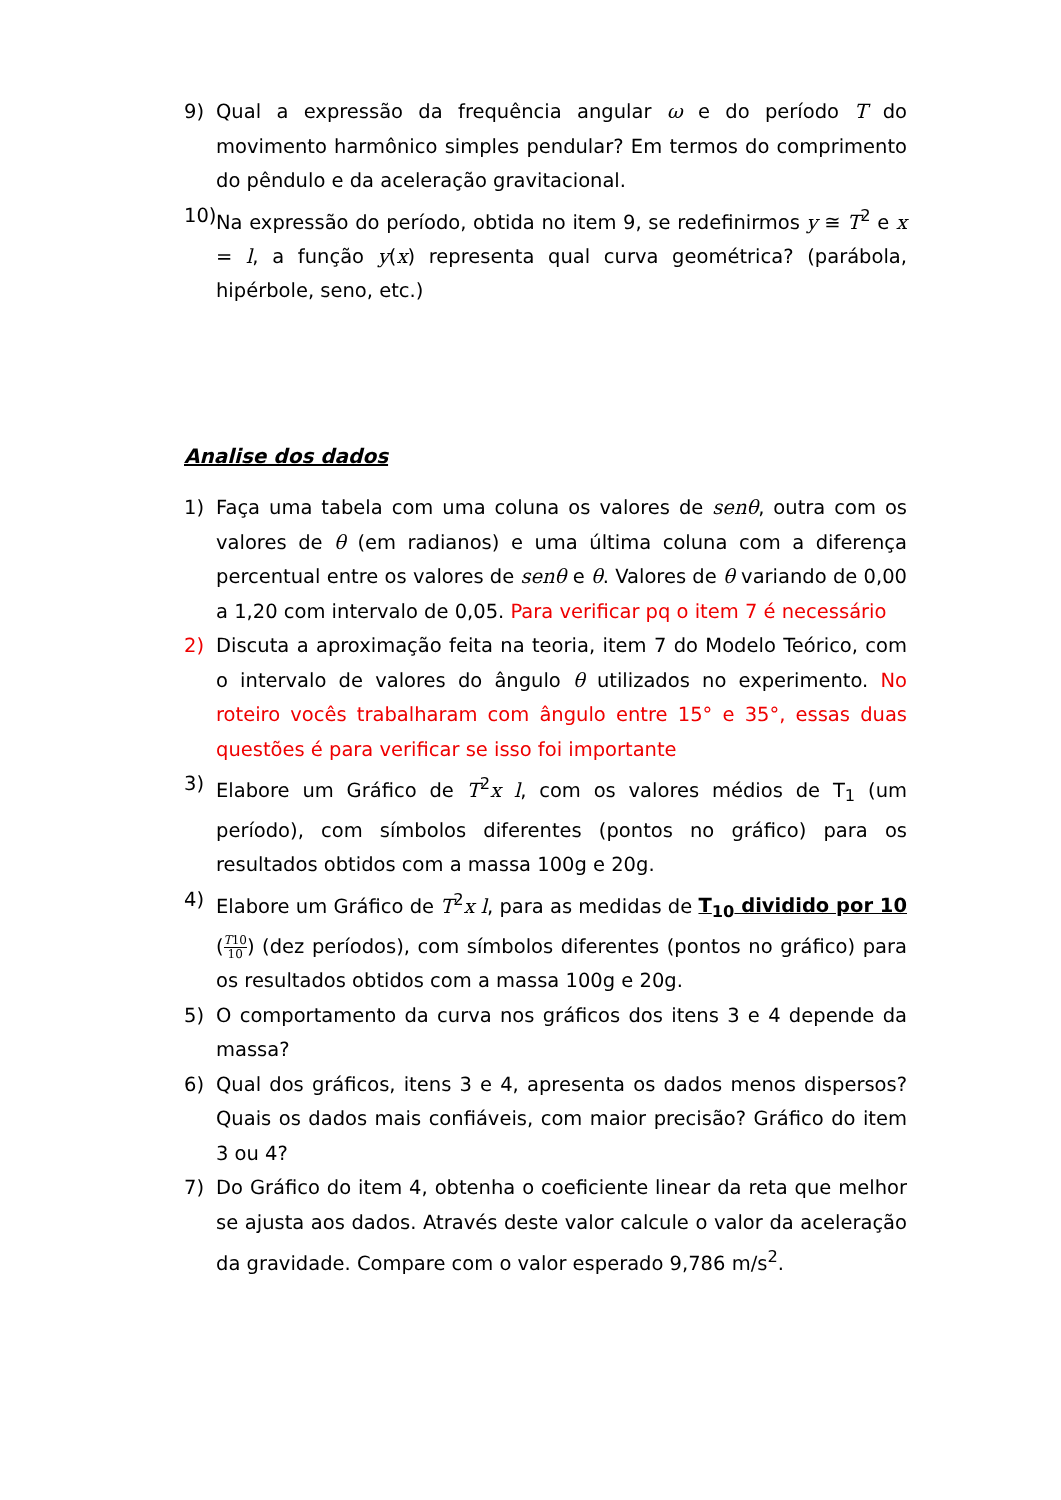9) Qual a expressão da frequência angular ω e do período T do movimento harmônico simples pendular? Em termos do comprimento do pêndulo e da aceleração gravitacional.
10)
Na expressão do período, obtida no item 9, se redefinirmos y ≅ T<sup>2</sup> e x = l, a função y(x) representa qual curva geométrica? (parábola, hipérbole, seno, etc.)
Analise dos dados
1) Faça uma tabela com uma coluna os valores de senθ, outra com os valores de θ (em radianos) e uma última coluna com a diferença percentual entre os valores de senθ e θ. Valores de θ variando de 0,00 a 1,20 com intervalo de 0,05. Para verificar pq o item 7 é necessário
2) Discuta a aproximação feita na teoria, item 7 do Modelo Teórico, com o intervalo de valores do ângulo θ utilizados no experimento. No roteiro vocês trabalharam com ângulo entre 15° e 35°, essas duas questões é para verificar se isso foi importante
3) Elabore um Gráfico de T<sup>2</sup>x l, com os valores médios de T<sub>1</sub> (um período), com símbolos diferentes (pontos no gráfico) para os resultados obtidos com a massa 100g e 20g.
4) Elabore um Gráfico de T<sup>2</sup>x l, para as medidas de T<sub>10</sub> dividido por 10 (T10 10) (dez períodos), com símbolos diferentes (pontos no gráfico) para os resultados obtidos com a massa 100g e 20g.
5) O comportamento da curva nos gráficos dos itens 3 e 4 depende da massa?
6) Qual dos gráficos, itens 3 e 4, apresenta os dados menos dispersos? Quais os dados mais confiáveis, com maior precisão? Gráfico do item 3 ou 4?
7) Do Gráfico do item 4, obtenha o coeficiente linear da reta que melhor se ajusta aos dados. Através deste valor calcule o valor da aceleração da gravidade. Compare com o valor esperado 9,786 m/s<sup>2</sup>.